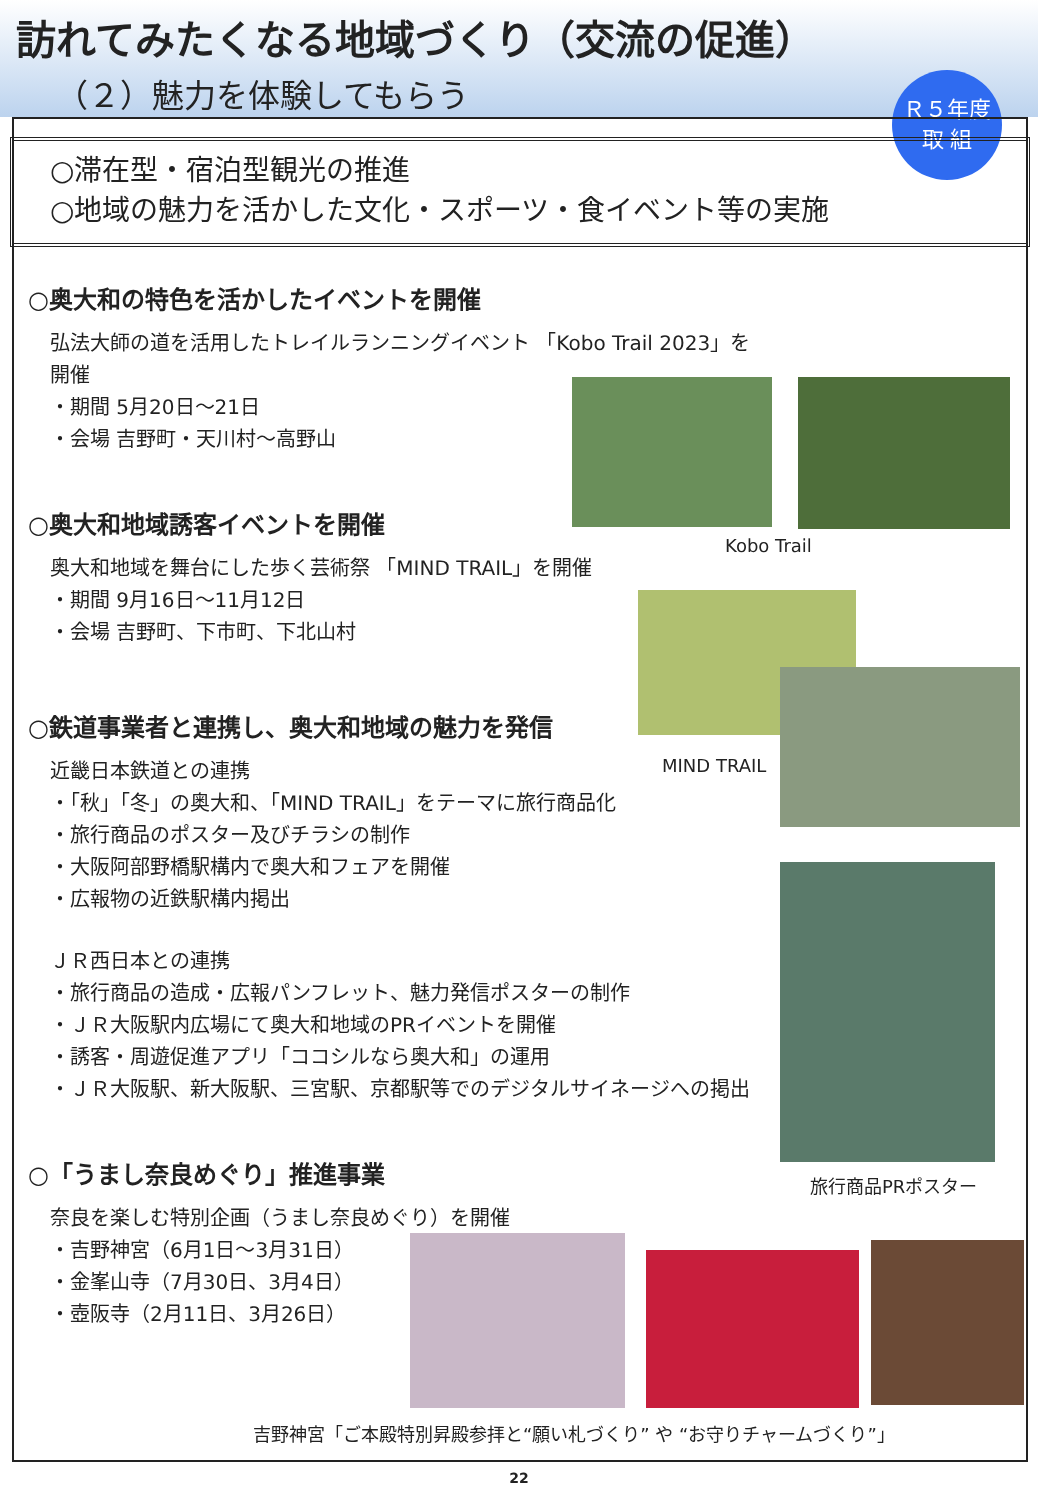訪れてみたくなる地域づくり（交流の促進）
（２）魅力を体験してもらう
Ｒ５年度
取 組
○滞在型・宿泊型観光の推進
○地域の魅力を活かした文化・スポーツ・食イベント等の実施
○奥大和の特色を活かしたイベントを開催
弘法大師の道を活用したトレイルランニングイベント 「Kobo Trail 2023」を開催
・期間 5月20日～21日
・会場 吉野町・天川村～高野山
○奥大和地域誘客イベントを開催
奥大和地域を舞台にした歩く芸術祭 「MIND TRAIL」を開催
・期間 9月16日～11月12日
・会場 吉野町、下市町、下北山村
○鉄道事業者と連携し、奥大和地域の魅力を発信
近畿日本鉄道との連携
・「秋」「冬」の奥大和、「MIND TRAIL」をテーマに旅行商品化
・旅行商品のポスター及びチラシの制作
・大阪阿部野橋駅構内で奥大和フェアを開催
・広報物の近鉄駅構内掲出
ＪＲ西日本との連携
・旅行商品の造成・広報パンフレット、魅力発信ポスターの制作
・ＪＲ大阪駅内広場にて奥大和地域のPRイベントを開催
・誘客・周遊促進アプリ「ココシルなら奥大和」の運用
・ＪＲ大阪駅、新大阪駅、三宮駅、京都駅等でのデジタルサイネージへの掲出
○「うまし奈良めぐり」推進事業
奈良を楽しむ特別企画（うまし奈良めぐり）を開催
・吉野神宮（6月1日～3月31日）
・金峯山寺（7月30日、3月4日）
・壺阪寺（2月11日、3月26日）
Kobo Trail
MIND TRAIL
旅行商品PRポスター
吉野神宮「ご本殿特別昇殿参拝と“願い札づくり” や “お守りチャームづくり”」
22